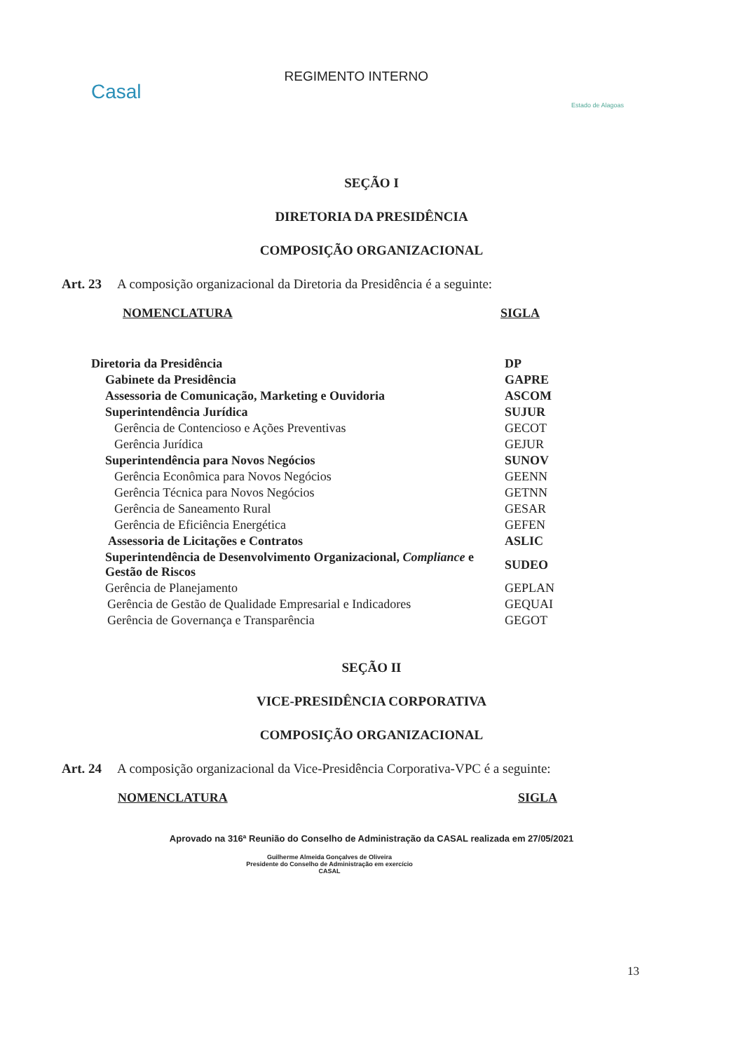Casal
REGIMENTO INTERNO
Estado de Alagoas
SEÇÃO I
DIRETORIA DA PRESIDÊNCIA
COMPOSIÇÃO ORGANIZACIONAL
Art. 23 A composição organizacional da Diretoria da Presidência é a seguinte:
NOMENCLATURA SIGLA
| Diretoria da Presidência | DP |
| Gabinete da Presidência | GAPRE |
| Assessoria de Comunicação, Marketing e Ouvidoria | ASCOM |
| Superintendência Jurídica | SUJUR |
| Gerência de Contencioso e Ações Preventivas | GECOT |
| Gerência Jurídica | GEJUR |
| Superintendência para Novos Negócios | SUNOV |
| Gerência Econômica para Novos Negócios | GEENN |
| Gerência Técnica para Novos Negócios | GETNN |
| Gerência de Saneamento Rural | GESAR |
| Gerência de Eficiência Energética | GEFEN |
| Assessoria de Licitações e Contratos | ASLIC |
| Superintendência de Desenvolvimento Organizacional, Compliance e Gestão de Riscos | SUDEO |
| Gerência de Planejamento | GEPLAN |
| Gerência de Gestão de Qualidade Empresarial e Indicadores | GEQUAI |
| Gerência de Governança e Transparência | GEGOT |
SEÇÃO II
VICE-PRESIDÊNCIA CORPORATIVA
COMPOSIÇÃO ORGANIZACIONAL
Art. 24 A composição organizacional da Vice-Presidência Corporativa-VPC é a seguinte:
NOMENCLATURA SIGLA
Aprovado na 316ª Reunião do Conselho de Administração da CASAL realizada em 27/05/2021
Guilherme Almeida Gonçalves de Oliveira
Presidente do Conselho de Administração em exercício
CASAL
13